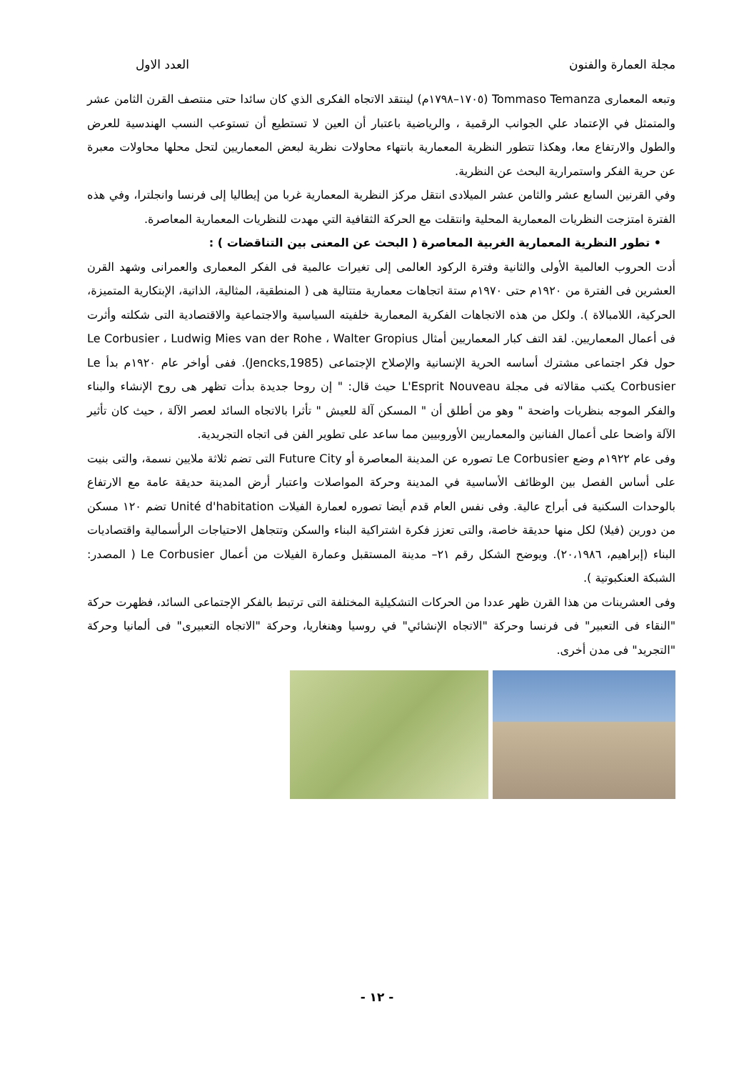مجلة العمارة والفنون العدد الاول
وتبعه المعمارى Tommaso Temanza (١٧٠٥–١٧٩٨م) لينتقد الاتجاه الفكرى الذي كان سائدا حتى منتصف القرن الثامن عشر والمتمثل في الإعتماد علي الجوانب الرقمية ، والرياضية باعتبار أن العين لا تستطيع أن تستوعب النسب الهندسية للعرض والطول والارتفاع معا، وهكذا تتطور النظرية المعمارية بانتهاء محاولات نظرية لبعض المعماريين لتحل محلها محاولات معبرة عن حرية الفكر واستمرارية البحث عن النظرية.
وفي القرنين السابع عشر والثامن عشر الميلادى انتقل مركز النظرية المعمارية غربا من إيطاليا إلى فرنسا وانجلترا، وفي هذه الفترة امتزجت النظريات المعمارية المحلية وانتقلت مع الحركة الثقافية التي مهدت للنظريات المعمارية المعاصرة.
• تطور النظرية المعمارية الغربية المعاصرة ( البحث عن المعنى بين التناقضات ) :
أدت الحروب العالمية الأولى والثانية وفترة الركود العالمى إلى تغيرات عالمية فى الفكر المعمارى والعمرانى وشهد القرن العشرين فى الفترة من ١٩٢٠م حتى ١٩٧٠م ستة اتجاهات معمارية متتالية هى ( المنطقية، المثالية، الذاتية، الإبتكارية المتميزة، الحركية، اللامبالاة ). ولكل من هذه الاتجاهات الفكرية المعمارية خلفيته السياسية والاجتماعية والاقتصادية التى شكلته وأثرت فى أعمال المعماريين. لقد التف كبار المعماريين أمثال Le Corbusier ، Ludwig Mies van der Rohe ، Walter Gropius حول فكر اجتماعى مشترك أساسه الحرية الإنسانية والإصلاح الإجتماعى (Jencks,1985). ففى أواخر عام ١٩٢٠م بدأ Le Corbusier يكتب مقالاته فى مجلة L'Esprit Nouveau حيث قال: " إن روحا جديدة بدأت تظهر هى روح الإنشاء والبناء والفكر الموجه بنظريات واضحة " وهو من أطلق أن " المسكن آلة للعيش " تأثرا بالاتجاه السائد لعصر الآلة ، حيث كان تأثير الآلة واضحا على أعمال الفنانين والمعماريين الأوروبيين مما ساعد على تطوير الفن فى اتجاه التجريدية.
وفى عام ١٩٢٢م وضع Le Corbusier تصوره عن المدينة المعاصرة أو Future City التى تضم ثلاثة ملايين نسمة، والتى بنيت على أساس الفصل بين الوظائف الأساسية في المدينة وحركة المواصلات واعتبار أرض المدينة حديقة عامة مع الارتفاع بالوحدات السكنية فى أبراج عالية. وفى نفس العام قدم أيضا تصوره لعمارة الفيلات Unité d'habitation تضم ١٢٠ مسكن من دورين (فيلا) لكل منها حديقة خاصة، والتى تعزز فكرة اشتراكية البناء والسكن وتتجاهل الاحتياجات الرأسمالية واقتصاديات البناء (إبراهيم، ٢٠،١٩٨٦). ويوضح الشكل رقم ٢١– مدينة المستقبل وعمارة الفيلات من أعمال Le Corbusier ( المصدر: الشبكة العنكبوتية ).
وفى العشرينات من هذا القرن ظهر عددا من الحركات التشكيلية المختلفة التى ترتبط بالفكر الإجتماعى السائد، فظهرت حركة "النقاء فى التعبير" فى فرنسا وحركة "الاتجاه الإنشائي" في روسيا وهنغاريا، وحركة "الاتجاه التعبيرى" فى ألمانيا وحركة "التجريد" فى مدن أخرى.
- ١٢ -